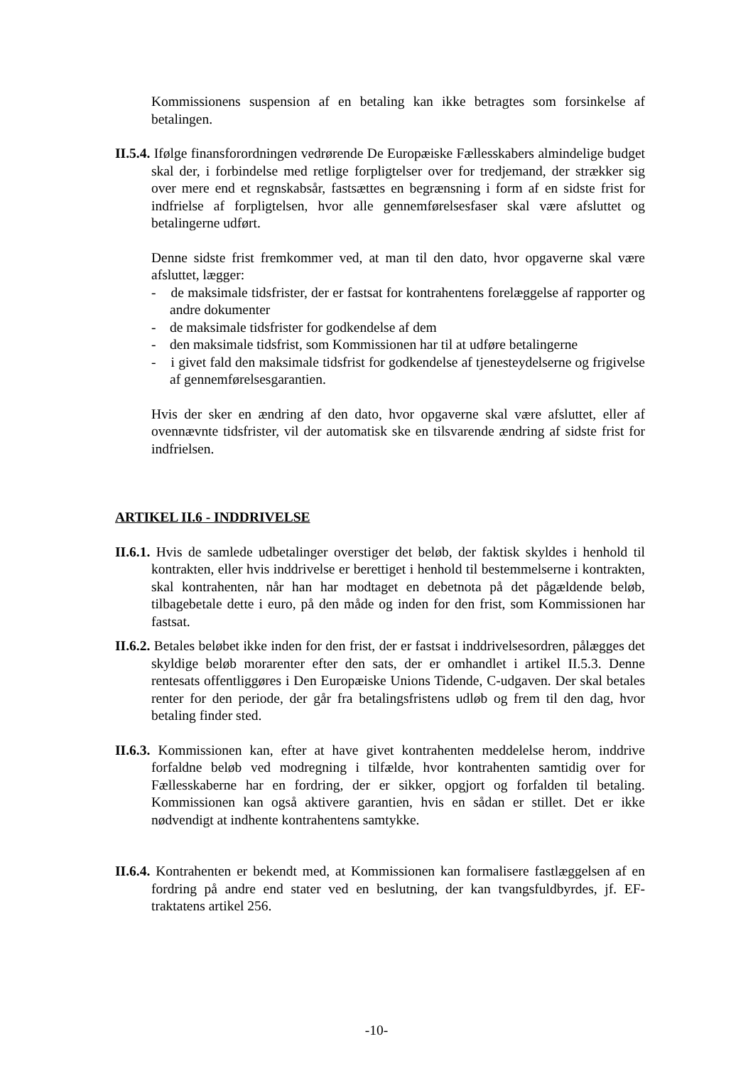Kommissionens suspension af en betaling kan ikke betragtes som forsinkelse af betalingen.
II.5.4. Ifølge finansforordningen vedrørende De Europæiske Fællesskabers almindelige budget skal der, i forbindelse med retlige forpligtelser over for tredjemand, der strækker sig over mere end et regnskabsår, fastsættes en begrænsning i form af en sidste frist for indfrielse af forpligtelsen, hvor alle gennemførelsesfaser skal være afsluttet og betalingerne udført.
Denne sidste frist fremkommer ved, at man til den dato, hvor opgaverne skal være afsluttet, lægger:
- de maksimale tidsfrister, der er fastsat for kontrahentens forelæggelse af rapporter og andre dokumenter
- de maksimale tidsfrister for godkendelse af dem
- den maksimale tidsfrist, som Kommissionen har til at udføre betalingerne
- i givet fald den maksimale tidsfrist for godkendelse af tjenesteydelserne og frigivelse af gennemførelsesgarantien.
Hvis der sker en ændring af den dato, hvor opgaverne skal være afsluttet, eller af ovennævnte tidsfrister, vil der automatisk ske en tilsvarende ændring af sidste frist for indfrielsen.
ARTIKEL II.6 - INDDRIVELSE
II.6.1. Hvis de samlede udbetalinger overstiger det beløb, der faktisk skyldes i henhold til kontrakten, eller hvis inddrivelse er berettiget i henhold til bestemmelserne i kontrakten, skal kontrahenten, når han har modtaget en debetnota på det pågældende beløb, tilbagebetale dette i euro, på den måde og inden for den frist, som Kommissionen har fastsat.
II.6.2. Betales beløbet ikke inden for den frist, der er fastsat i inddrivelsesordren, pålægges det skyldige beløb morarenter efter den sats, der er omhandlet i artikel II.5.3. Denne rentesats offentliggøres i Den Europæiske Unions Tidende, C-udgaven. Der skal betales renter for den periode, der går fra betalingsfristens udløb og frem til den dag, hvor betaling finder sted.
II.6.3. Kommissionen kan, efter at have givet kontrahenten meddelelse herom, inddrive forfaldne beløb ved modregning i tilfælde, hvor kontrahenten samtidig over for Fællesskaberne har en fordring, der er sikker, opgjort og forfalden til betaling. Kommissionen kan også aktivere garantien, hvis en sådan er stillet. Det er ikke nødvendigt at indhente kontrahentens samtykke.
II.6.4. Kontrahenten er bekendt med, at Kommissionen kan formalisere fastlæggelsen af en fordring på andre end stater ved en beslutning, der kan tvangsfuldbyrdes, jf. EF-traktatens artikel 256.
-10-